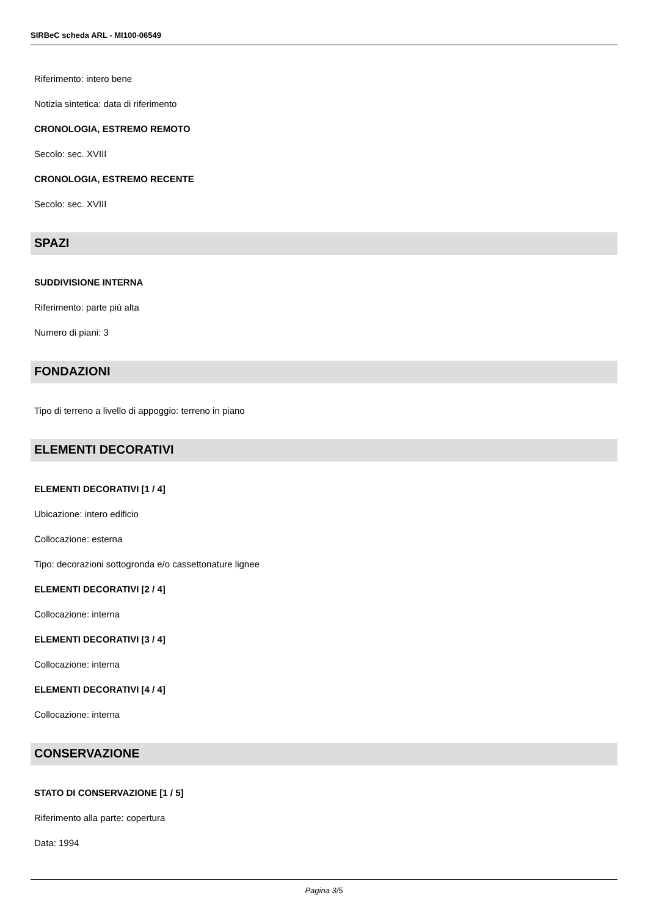SIRBeC scheda ARL - MI100-06549
Riferimento: intero bene
Notizia sintetica: data di riferimento
CRONOLOGIA, ESTREMO REMOTO
Secolo: sec. XVIII
CRONOLOGIA, ESTREMO RECENTE
Secolo: sec. XVIII
SPAZI
SUDDIVISIONE INTERNA
Riferimento: parte più alta
Numero di piani: 3
FONDAZIONI
Tipo di terreno a livello di appoggio: terreno in piano
ELEMENTI DECORATIVI
ELEMENTI DECORATIVI [1 / 4]
Ubicazione: intero edificio
Collocazione: esterna
Tipo: decorazioni sottogronda e/o cassettonature lignee
ELEMENTI DECORATIVI [2 / 4]
Collocazione: interna
ELEMENTI DECORATIVI [3 / 4]
Collocazione: interna
ELEMENTI DECORATIVI [4 / 4]
Collocazione: interna
CONSERVAZIONE
STATO DI CONSERVAZIONE [1 / 5]
Riferimento alla parte: copertura
Data: 1994
Pagina 3/5